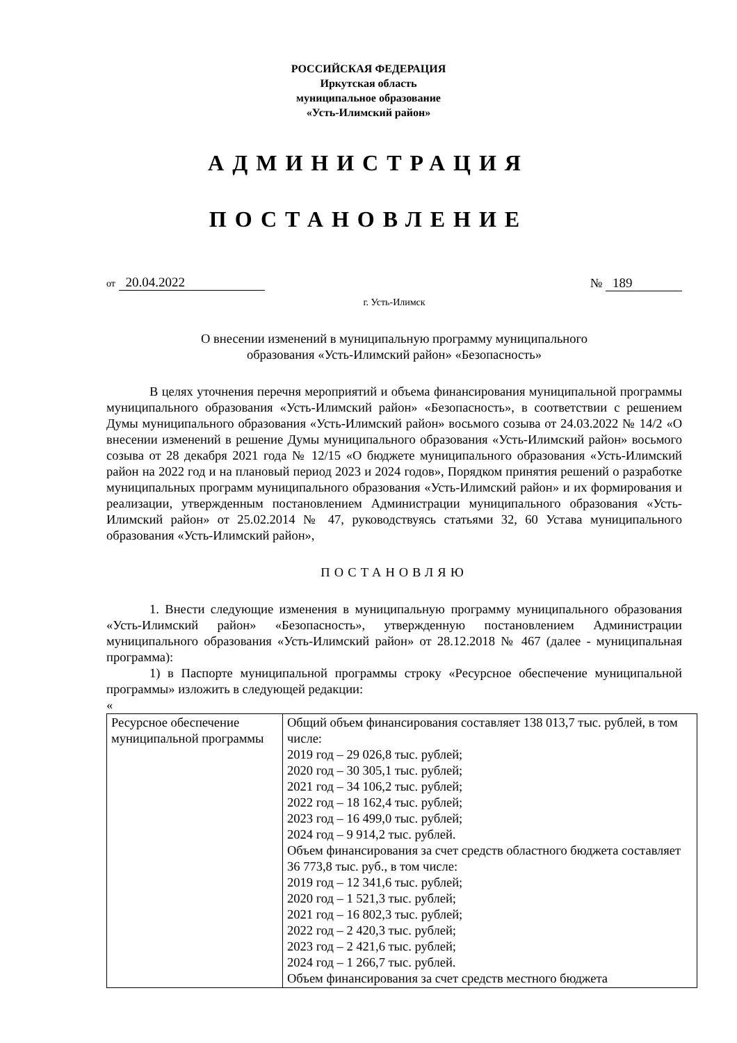РОССИЙСКАЯ ФЕДЕРАЦИЯ
Иркутская область
муниципальное образование
«Усть-Илимский район»
АДМИНИСТРАЦИЯ
ПОСТАНОВЛЕНИЕ
от 20.04.2022
№ 189
г. Усть-Илимск
О внесении изменений в муниципальную программу муниципального
образования «Усть-Илимский район» «Безопасность»
В целях уточнения перечня мероприятий и объема финансирования муниципальной программы муниципального образования «Усть-Илимский район» «Безопасность», в соответствии с решением Думы муниципального образования «Усть-Илимский район» восьмого созыва от 24.03.2022 № 14/2 «О внесении изменений в решение Думы муниципального образования «Усть-Илимский район» восьмого созыва от 28 декабря 2021 года № 12/15 «О бюджете муниципального образования «Усть-Илимский район на 2022 год и на плановый период 2023 и 2024 годов», Порядком принятия решений о разработке муниципальных программ муниципального образования «Усть-Илимский район» и их формирования и реализации, утвержденным постановлением Администрации муниципального образования «Усть-Илимский район» от 25.02.2014 № 47, руководствуясь статьями 32, 60 Устава муниципального образования «Усть-Илимский район»,
ПОСТАНОВЛЯЮ
1. Внести следующие изменения в муниципальную программу муниципального образования «Усть-Илимский район» «Безопасность», утвержденную постановлением Администрации муниципального образования «Усть-Илимский район» от 28.12.2018 № 467 (далее - муниципальная программа):
1) в Паспорте муниципальной программы строку «Ресурсное обеспечение муниципальной программы» изложить в следующей редакции:
«
| Ресурсное обеспечение муниципальной программы | Общий объем финансирования составляет 138 013,7 тыс. рублей, в том числе: 2019 год – 29 026,8 тыс. рублей; 2020 год – 30 305,1 тыс. рублей; 2021 год – 34 106,2 тыс. рублей; 2022 год – 18 162,4 тыс. рублей; 2023 год – 16 499,0 тыс. рублей; 2024 год – 9 914,2 тыс. рублей. Объем финансирования за счет средств областного бюджета составляет 36 773,8 тыс. руб., в том числе: 2019 год – 12 341,6 тыс. рублей; 2020 год – 1 521,3 тыс. рублей; 2021 год – 16 802,3 тыс. рублей; 2022 год – 2 420,3 тыс. рублей; 2023 год – 2 421,6 тыс. рублей; 2024 год – 1 266,7 тыс. рублей. Объем финансирования за счет средств местного бюджета |